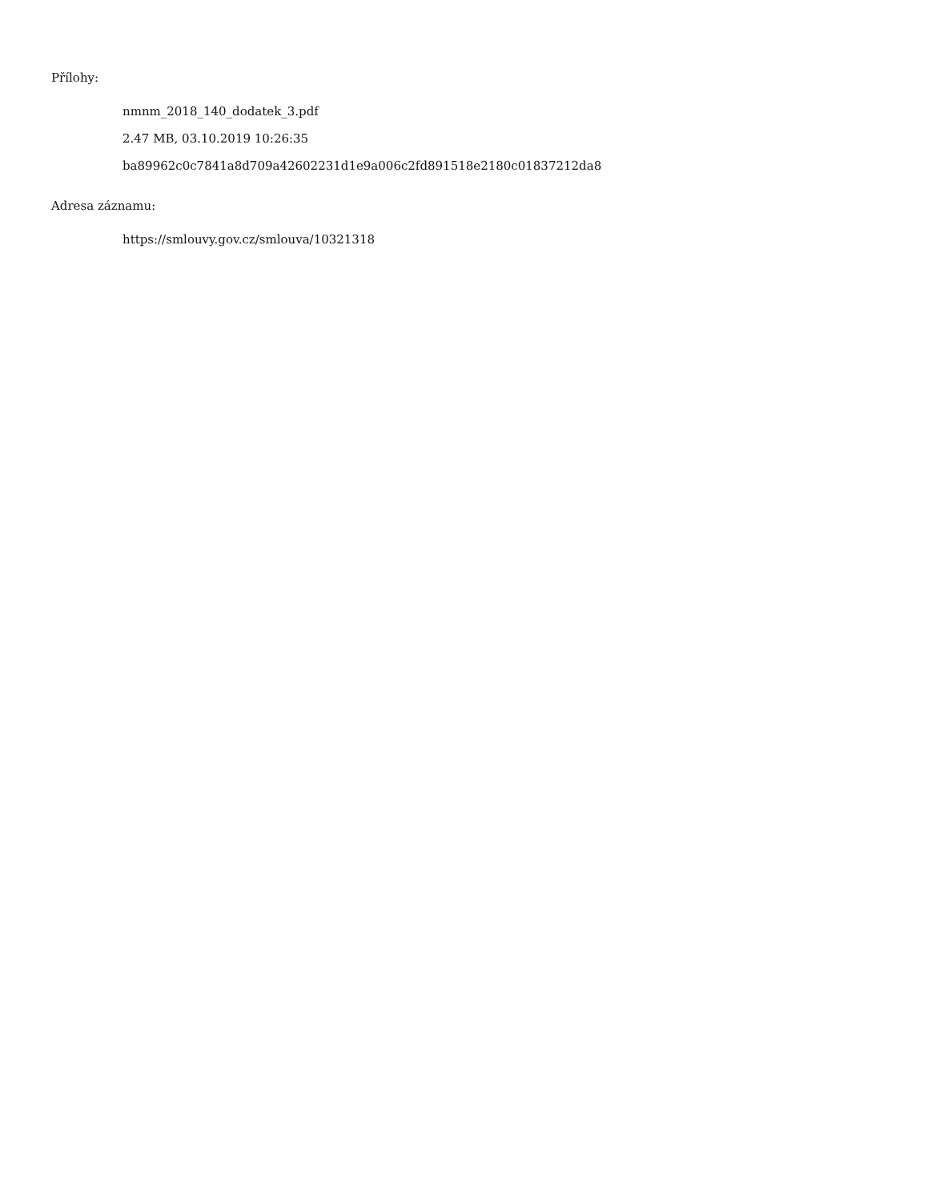Přílohy:
nmnm_2018_140_dodatek_3.pdf
2.47 MB, 03.10.2019 10:26:35
ba89962c0c7841a8d709a42602231d1e9a006c2fd891518e2180c01837212da8
Adresa záznamu:
https://smlouvy.gov.cz/smlouva/10321318